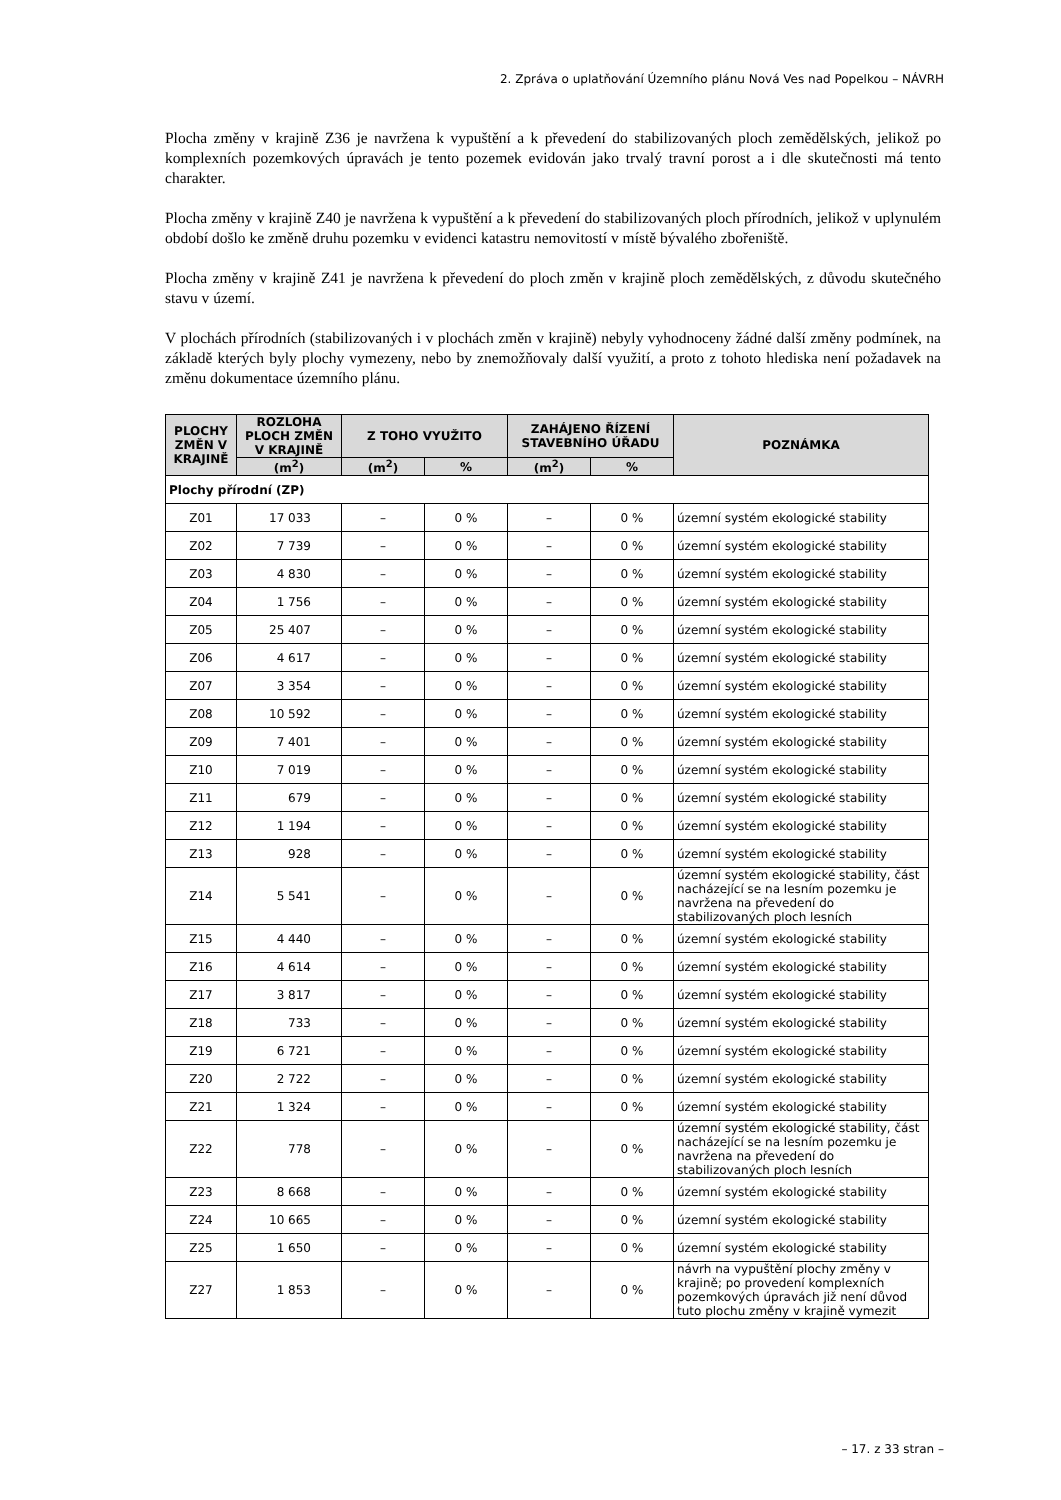2. Zpráva o uplatňování Územního plánu Nová Ves nad Popelkou – NÁVRH
Plocha změny v krajině Z36 je navržena k vypuštění a k převedení do stabilizovaných ploch zemědělských, jelikož po komplexních pozemkových úpravách je tento pozemek evidován jako trvalý travní porost a i dle skutečnosti má tento charakter.
Plocha změny v krajině Z40 je navržena k vypuštění a k převedení do stabilizovaných ploch přírodních, jelikož v uplynulém období došlo ke změně druhu pozemku v evidenci katastru nemovitostí v místě bývalého zbořeniště.
Plocha změny v krajině Z41 je navržena k převedení do ploch změn v krajině ploch zemědělských, z důvodu skutečného stavu v území.
V plochách přírodních (stabilizovaných i v plochách změn v krajině) nebyly vyhodnoceny žádné další změny podmínek, na základě kterých byly plochy vymezeny, nebo by znemožňovaly další využití, a proto z tohoto hlediska není požadavek na změnu dokumentace územního plánu.
| PLOCHY ZMĚN V KRAJINĚ | ROZLOHA PLOCH ZMĚN V KRAJINĚ | Z TOHO VYUŽITO | | ZAHÁJENO ŘÍZENÍ STAVEBNÍHO ÚŘADU | | POZNÁMKA |
| --- | --- | --- | --- | --- | --- | --- |
| | (m<sup>2</sup>) | (m<sup>2</sup>) | % | (m<sup>2</sup>) | % | |
| Plochy přírodní (ZP) | | | | | | |
| Z01 | 17 033 | – | 0 % | – | 0 % | územní systém ekologické stability |
| Z02 | 7 739 | – | 0 % | – | 0 % | územní systém ekologické stability |
| Z03 | 4 830 | – | 0 % | – | 0 % | územní systém ekologické stability |
| Z04 | 1 756 | – | 0 % | – | 0 % | územní systém ekologické stability |
| Z05 | 25 407 | – | 0 % | – | 0 % | územní systém ekologické stability |
| Z06 | 4 617 | – | 0 % | – | 0 % | územní systém ekologické stability |
| Z07 | 3 354 | – | 0 % | – | 0 % | územní systém ekologické stability |
| Z08 | 10 592 | – | 0 % | – | 0 % | územní systém ekologické stability |
| Z09 | 7 401 | – | 0 % | – | 0 % | územní systém ekologické stability |
| Z10 | 7 019 | – | 0 % | – | 0 % | územní systém ekologické stability |
| Z11 | 679 | – | 0 % | – | 0 % | územní systém ekologické stability |
| Z12 | 1 194 | – | 0 % | – | 0 % | územní systém ekologické stability |
| Z13 | 928 | – | 0 % | – | 0 % | územní systém ekologické stability |
| Z14 | 5 541 | – | 0 % | – | 0 % | územní systém ekologické stability, část nacházející se na lesním pozemku je navržena na převedení do stabilizovaných ploch lesních |
| Z15 | 4 440 | – | 0 % | – | 0 % | územní systém ekologické stability |
| Z16 | 4 614 | – | 0 % | – | 0 % | územní systém ekologické stability |
| Z17 | 3 817 | – | 0 % | – | 0 % | územní systém ekologické stability |
| Z18 | 733 | – | 0 % | – | 0 % | územní systém ekologické stability |
| Z19 | 6 721 | – | 0 % | – | 0 % | územní systém ekologické stability |
| Z20 | 2 722 | – | 0 % | – | 0 % | územní systém ekologické stability |
| Z21 | 1 324 | – | 0 % | – | 0 % | územní systém ekologické stability |
| Z22 | 778 | – | 0 % | – | 0 % | územní systém ekologické stability, část nacházející se na lesním pozemku je navržena na převedení do stabilizovaných ploch lesních |
| Z23 | 8 668 | – | 0 % | – | 0 % | územní systém ekologické stability |
| Z24 | 10 665 | – | 0 % | – | 0 % | územní systém ekologické stability |
| Z25 | 1 650 | – | 0 % | – | 0 % | územní systém ekologické stability |
| Z27 | 1 853 | – | 0 % | – | 0 % | návrh na vypuštění plochy změny v krajině; po provedení komplexních pozemkových úpravách již není důvod tuto plochu změny v krajině vymezit |
– 17. z 33 stran –